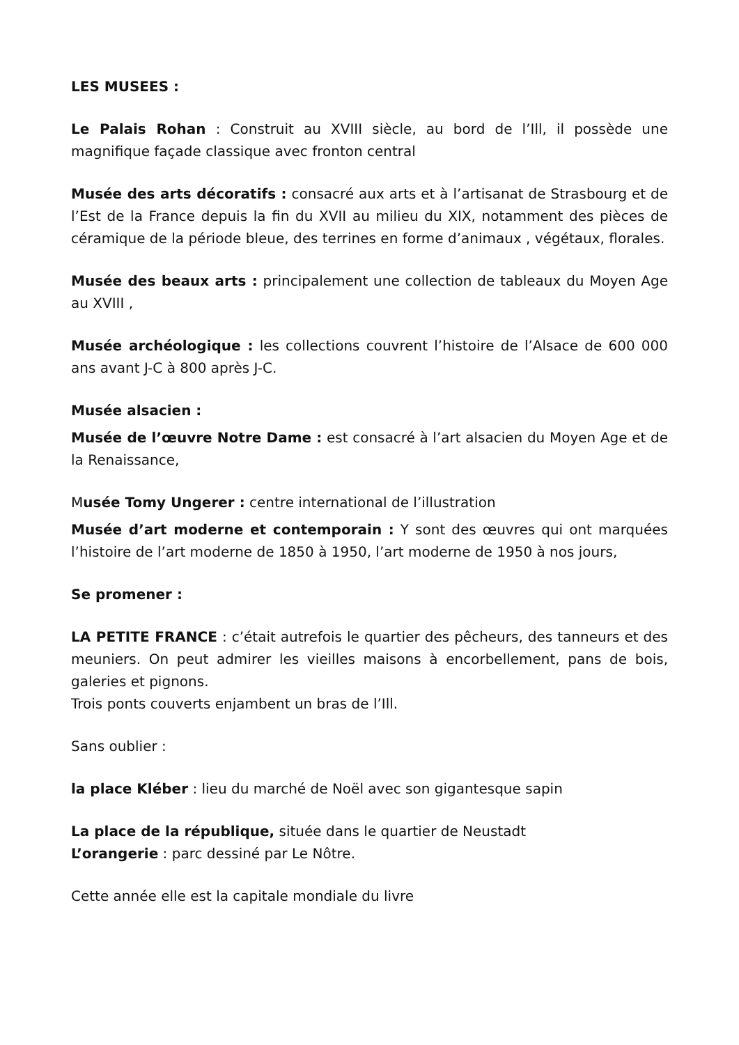LES MUSEES :
Le Palais Rohan : Construit au XVIII siècle, au bord de l’Ill, il possède une magnifique façade classique avec fronton central
Musée des arts décoratifs : consacré aux arts et à l’artisanat de Strasbourg et de l’Est de la France depuis la fin du XVII au milieu du XIX, notamment des pièces de céramique de la période bleue, des terrines en forme d’animaux , végétaux, florales.
Musée des beaux arts : principalement une collection de tableaux du Moyen Age au XVIII ,
Musée archéologique : les collections couvrent l’histoire de l’Alsace de 600 000 ans avant J-C à 800 après J-C.
Musée alsacien :
Musée de l’œuvre Notre Dame : est consacré à l’art alsacien du Moyen Age et de la Renaissance,
Musée Tomy Ungerer : centre international de l’illustration
Musée d’art moderne et contemporain : Y sont des œuvres qui ont marquées l’histoire de l’art moderne de 1850 à 1950, l’art moderne de 1950 à nos jours,
Se promener :
LA PETITE FRANCE : c’était autrefois le quartier des pêcheurs, des tanneurs et des meuniers. On peut admirer les vieilles maisons à encorbellement, pans de bois, galeries et pignons.
Trois ponts couverts enjambent un bras de l’Ill.
Sans oublier :
la place Kléber : lieu du marché de Noël avec son gigantesque sapin
La place de la république, située dans le quartier de Neustadt
L’orangerie : parc dessiné par Le Nôtre.
Cette année elle est la capitale mondiale du livre